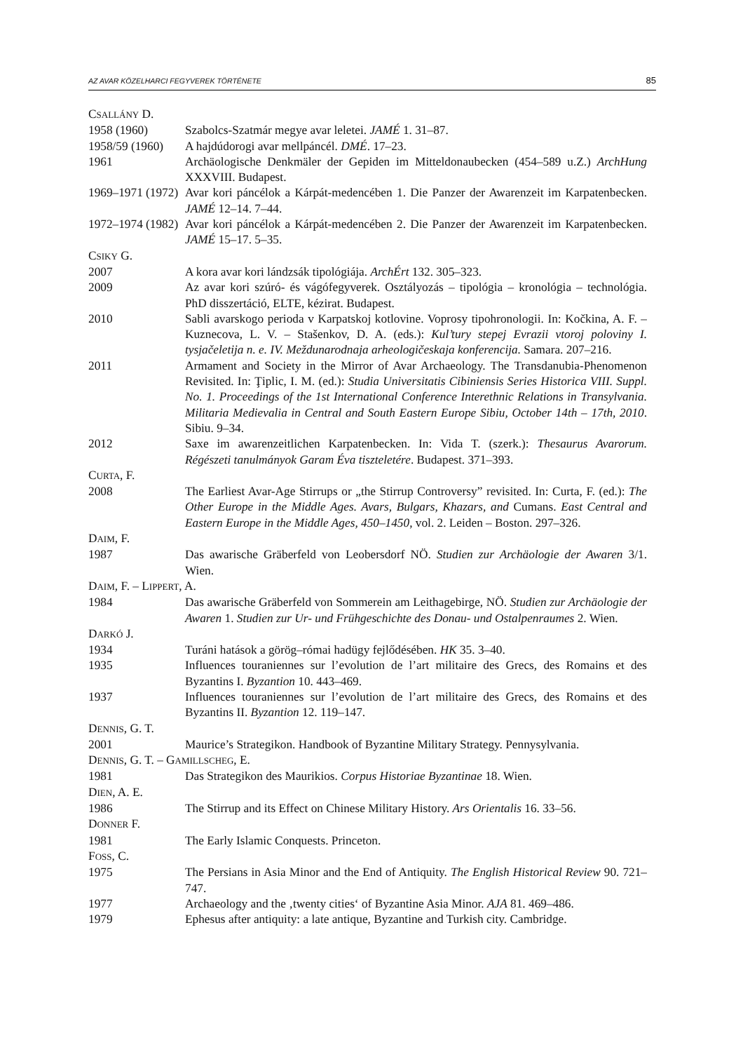AZ AVAR KÖZELHARCI FEGYVEREK TÖRTÉNETE 85
CSALLÁNY D.
1958 (1960) Szabolcs-Szatmár megye avar leletei. JAMÉ 1. 31–87.
1958/59 (1960)
A hajdúdorogi avar mellpáncél. DMÉ. 17–23.
1961 Archäologische Denkmäler der Gepiden im Mitteldonaubecken (454–589 u.Z.) ArchHung XXXVIII. Budapest.
1969–1971 (1972)
Avar kori páncélok a Kárpát-medencében 1. Die Panzer der Awarenzeit im Karpatenbecken. JAMÉ 12–14. 7–44.
1972–1974 (1982)
Avar kori páncélok a Kárpát-medencében 2. Die Panzer der Awarenzeit im Karpatenbecken. JAMÉ 15–17. 5–35.
CSIKY G.
2007 A kora avar kori lándzsák tipológiája. ArchÉrt 132. 305–323.
2009 Az avar kori szúró- és vágófegyverek. Osztályozás – tipológia – kronológia – technológia. PhD disszertáció, ELTE, kézirat. Budapest.
2010 Sabli avarskogo perioda v Karpatskoj kotlovine. Voprosy tipohronologii. In: Kočkina, A. F. – Kuznecova, L. V. – Stašenkov, D. A. (eds.): Kul’tury stepej Evrazii vtoroj poloviny I. tysjačeletija n. e. IV. Meždunarodnaja arheologičeskaja konferencija. Samara. 207–216.
2011 Armament and Society in the Mirror of Avar Archaeology. The Transdanubia-Phenomenon Revisited. In: Ţiplic, I. M. (ed.): Studia Universitatis Cibiniensis Series Historica VIII. Suppl. No. 1. Proceedings of the 1st International Conference Interethnic Relations in Transylvania. Militaria Medievalia in Central and South Eastern Europe Sibiu, October 14th – 17th, 2010. Sibiu. 9–34.
2012 Saxe im awarenzeitlichen Karpatenbecken. In: Vida T. (szerk.): Thesaurus Avarorum. Régészeti tanulmányok Garam Éva tiszteletére. Budapest. 371–393.
CURTA, F.
2008 The Earliest Avar-Age Stirrups or „the Stirrup Controversy” revisited. In: Curta, F. (ed.): The Other Europe in the Middle Ages. Avars, Bulgars, Khazars, and Cumans. East Central and Eastern Europe in the Middle Ages, 450–1450, vol. 2. Leiden – Boston. 297–326.
DAIM, F.
1987 Das awarische Gräberfeld von Leobersdorf NÖ. Studien zur Archäologie der Awaren 3/1. Wien.
DAIM, F. – LIPPERT, A.
1984 Das awarische Gräberfeld von Sommerein am Leithagebirge, NÖ. Studien zur Archäologie der Awaren 1. Studien zur Ur- und Frühgeschichte des Donau- und Ostalpenraumes 2. Wien.
DARKÓ J.
1934 Turáni hatások a görög–római hadügy fejlődésében. HK 35. 3–40.
1935 Influences touraniennes sur l’evolution de l’art militaire des Grecs, des Romains et des Byzantins I. Byzantion 10. 443–469.
1937 Influences touraniennes sur l’evolution de l’art militaire des Grecs, des Romains et des Byzantins II. Byzantion 12. 119–147.
DENNIS, G. T.
2001 Maurice’s Strategikon. Handbook of Byzantine Military Strategy. Pennysylvania.
DENNIS, G. T. – GAMILLSCHEG, E.
1981 Das Strategikon des Maurikios. Corpus Historiae Byzantinae 18. Wien.
DIEN, A. E.
1986 The Stirrup and its Effect on Chinese Military History. Ars Orientalis 16. 33–56.
DONNER F.
1981 The Early Islamic Conquests. Princeton.
FOSS, C.
1975 The Persians in Asia Minor and the End of Antiquity. The English Historical Review 90. 721–747.
1977 Archaeology and the ‚twenty cities‘ of Byzantine Asia Minor. AJA 81. 469–486.
1979 Ephesus after antiquity: a late antique, Byzantine and Turkish city. Cambridge.